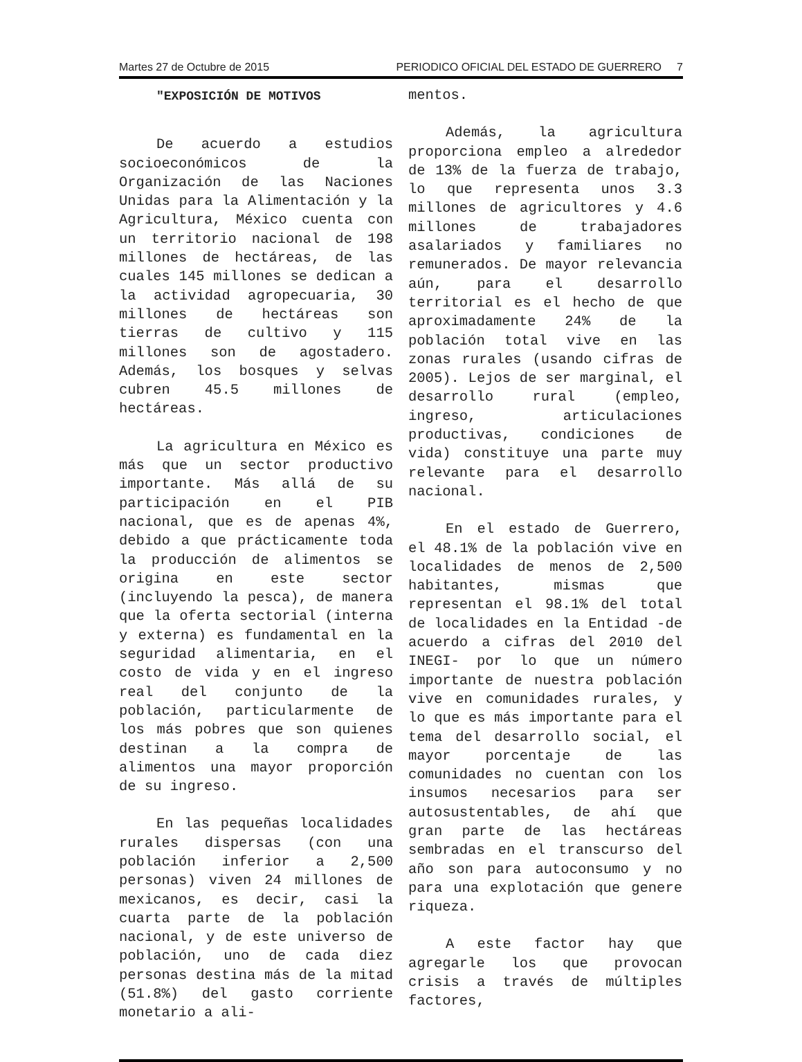Martes 27 de Octubre de 2015 PERIODICO OFICIAL DEL ESTADO DE GUERRERO 7
"EXPOSICIÓN DE MOTIVOS
De acuerdo a estudios socioeconómicos de la Organización de las Naciones Unidas para la Alimentación y la Agricultura, México cuenta con un territorio nacional de 198 millones de hectáreas, de las cuales 145 millones se dedican a la actividad agropecuaria, 30 millones de hectáreas son tierras de cultivo y 115 millones son de agostadero. Además, los bosques y selvas cubren 45.5 millones de hectáreas.
La agricultura en México es más que un sector productivo importante. Más allá de su participación en el PIB nacional, que es de apenas 4%, debido a que prácticamente toda la producción de alimentos se origina en este sector (incluyendo la pesca), de manera que la oferta sectorial (interna y externa) es fundamental en la seguridad alimentaria, en el costo de vida y en el ingreso real del conjunto de la población, particularmente de los más pobres que son quienes destinan a la compra de alimentos una mayor proporción de su ingreso.
En las pequeñas localidades rurales dispersas (con una población inferior a 2,500 personas) viven 24 millones de mexicanos, es decir, casi la cuarta parte de la población nacional, y de este universo de población, uno de cada diez personas destina más de la mitad (51.8%) del gasto corriente monetario a ali-
mentos.
Además, la agricultura proporciona empleo a alrededor de 13% de la fuerza de trabajo, lo que representa unos 3.3 millones de agricultores y 4.6 millones de trabajadores asalariados y familiares no remunerados. De mayor relevancia aún, para el desarrollo territorial es el hecho de que aproximadamente 24% de la población total vive en las zonas rurales (usando cifras de 2005). Lejos de ser marginal, el desarrollo rural (empleo, ingreso, articulaciones productivas, condiciones de vida) constituye una parte muy relevante para el desarrollo nacional.
En el estado de Guerrero, el 48.1% de la población vive en localidades de menos de 2,500 habitantes, mismas que representan el 98.1% del total de localidades en la Entidad -de acuerdo a cifras del 2010 del INEGI- por lo que un número importante de nuestra población vive en comunidades rurales, y lo que es más importante para el tema del desarrollo social, el mayor porcentaje de las comunidades no cuentan con los insumos necesarios para ser autosustentables, de ahí que gran parte de las hectáreas sembradas en el transcurso del año son para autoconsumo y no para una explotación que genere riqueza.
A este factor hay que agregarle los que provocan crisis a través de múltiples factores,